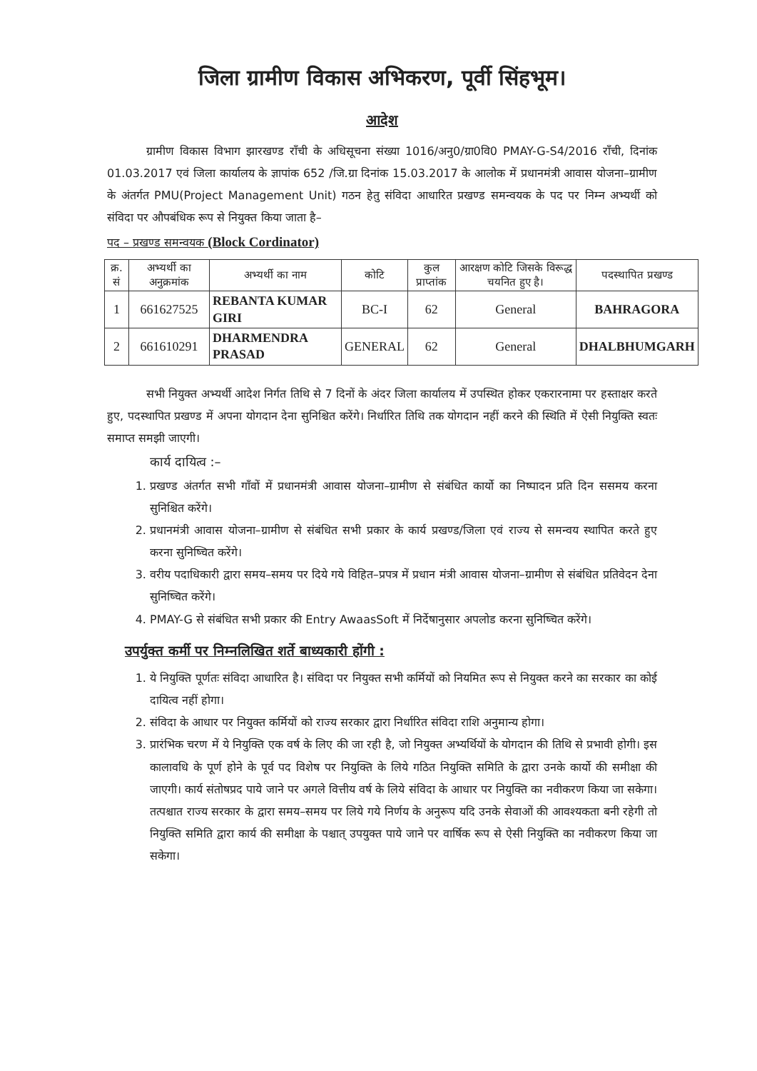जिला ग्रामीण विकास अभिकरण, पूर्वी सिंहभूम।
आदेश
ग्रामीण विकास विभाग झारखण्ड राँची के अधिसूचना संख्या 1016/अनु0/ग्रा0वि0 PMAY-G-S4/2016 राँची, दिनांक 01.03.2017 एवं जिला कार्यालय के ज्ञापांक 652 /जि.ग्रा दिनांक 15.03.2017 के आलोक में प्रधानमंत्री आवास योजना–ग्रामीण के अंतर्गत PMU(Project Management Unit) गठन हेतु संविदा आधारित प्रखण्ड समन्वयक के पद पर निम्न अभ्यर्थी को संविदा पर औपबंधिक रूप से नियुक्त किया जाता है–
पद – प्रखण्ड समन्वयक (Block Cordinator)
| क्र. सं | अभ्यर्थी का अनुक्रमांक | अभ्यर्थी का नाम | कोटि | कुल प्राप्तांक | आरक्षण कोटि जिसके विरूद्ध चयनित हुए है। | पदस्थापित प्रखण्ड |
| --- | --- | --- | --- | --- | --- | --- |
| 1 | 661627525 | REBANTA KUMAR GIRI | BC-I | 62 | General | BAHRAGORA |
| 2 | 661610291 | DHARMENDRA PRASAD | GENERAL | 62 | General | DHALBHUMGARH |
सभी नियुक्त अभ्यर्थी आदेश निर्गत तिथि से 7 दिनों के अंदर जिला कार्यालय में उपस्थित होकर एकरारनामा पर हस्ताक्षर करते हुए, पदस्थापित प्रखण्ड में अपना योगदान देना सुनिश्चित करेंगे। निर्धारित तिथि तक योगदान नहीं करने की स्थिति में ऐसी नियुक्ति स्वतः समाप्त समझी जाएगी।
कार्य दायित्व :–
1. प्रखण्ड अंतर्गत सभी गाँवों में प्रधानमंत्री आवास योजना–ग्रामीण से संबंधित कार्यो का निष्पादन प्रति दिन ससमय करना सुनिश्चित करेंगे।
2. प्रधानमंत्री आवास योजना–ग्रामीण से संबंधित सभी प्रकार के कार्य प्रखण्ड/जिला एवं राज्य से समन्वय स्थापित करते हुए करना सुनिष्चित करेंगे।
3. वरीय पदाधिकारी द्वारा समय–समय पर दिये गये विहित–प्रपत्र में प्रधान मंत्री आवास योजना–ग्रामीण से संबंधित प्रतिवेदन देना सुनिष्चित करेंगे।
4. PMAY-G से संबंधित सभी प्रकार की Entry AwaasSoft में निर्देषानुसार अपलोड करना सुनिष्चित करेंगे।
उपर्युक्त कर्मी पर निम्नलिखित शर्ते बाध्यकारी होंगी :
1. ये नियुक्ति पूर्णतः संविदा आधारित है। संविदा पर नियुक्त सभी कर्मियों को नियमित रूप से नियुक्त करने का सरकार का कोई दायित्व नहीं होगा।
2. संविदा के आधार पर नियुक्त कर्मियों को राज्य सरकार द्वारा निर्धारित संविदा राशि अनुमान्य होगा।
3. प्रारंभिक चरण में ये नियुक्ति एक वर्ष के लिए की जा रही है, जो नियुक्त अभ्यर्थियों के योगदान की तिथि से प्रभावी होगी। इस कालावधि के पूर्ण होने के पूर्व पद विशेष पर नियुक्ति के लिये गठित नियुक्ति समिति के द्वारा उनके कार्यो की समीक्षा की जाएगी। कार्य संतोषप्रद पाये जाने पर अगले वित्तीय वर्ष के लिये संविदा के आधार पर नियुक्ति का नवीकरण किया जा सकेगा। तत्पश्चात राज्य सरकार के द्वारा समय–समय पर लिये गये निर्णय के अनुरूप यदि उनके सेवाओं की आवश्यकता बनी रहेगी तो नियुक्ति समिति द्वारा कार्य की समीक्षा के पश्चात् उपयुक्त पाये जाने पर वार्षिक रूप से ऐसी नियुक्ति का नवीकरण किया जा सकेगा।